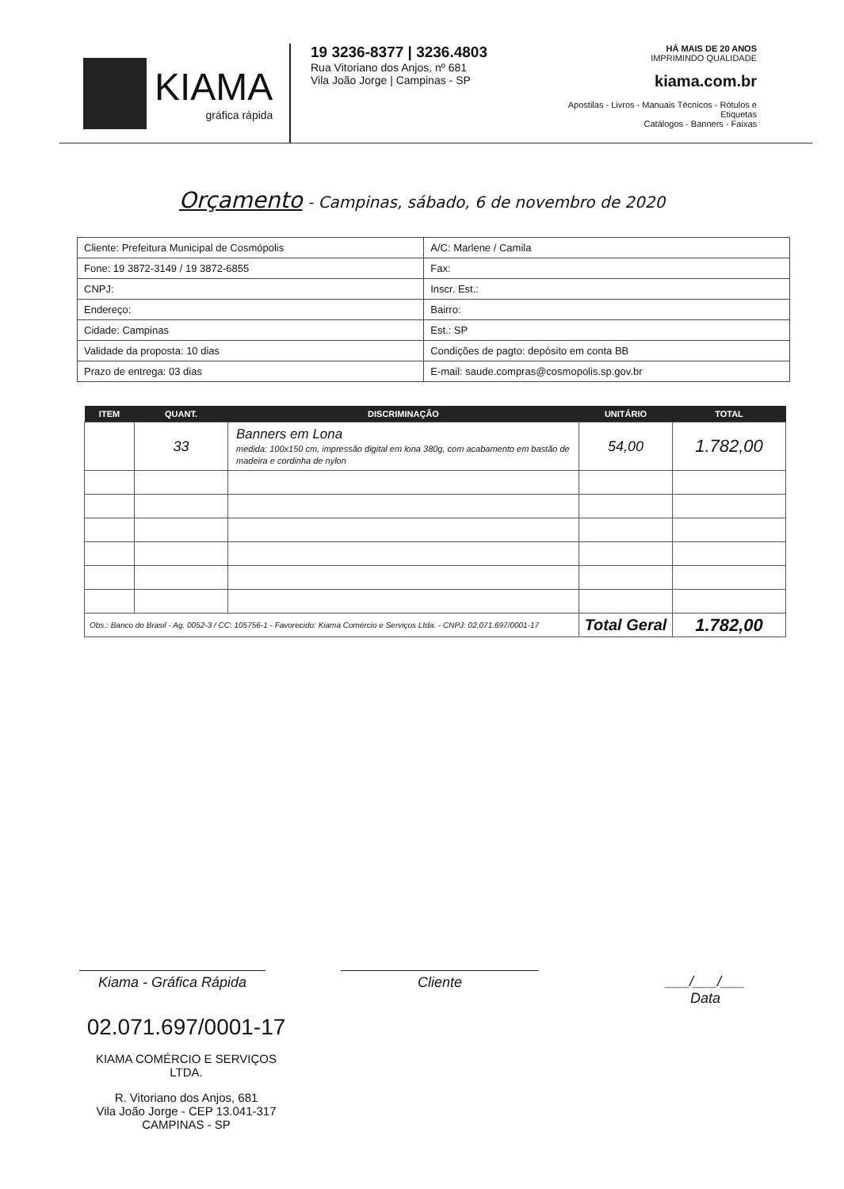KIAMA
gráfica rápida
19 3236-8377 | 3236.4803
Rua Vitoriano dos Anjos, nº 681
Vila João Jorge | Campinas - SP
HÁ MAIS DE 20 ANOS
IMPRIMINDO QUALIDADE
kiama.com.br
Apostilas - Livros - Manuais Técnicos - Rótulos e Etiquetas
Catálogos - Banners - Faixas
Orçamento - Campinas, sábado, 6 de novembro de 2020
| Cliente: Prefeitura Municipal de Cosmópolis | | | A/C: Marlene / Camila |
| Fone: 19 3872-3149 / 19 3872-6855 | | Fax: | |
| CNPJ: | | Inscr. Est.: | |
| Endereço: | | | Bairro: |
| Cidade: Campinas | Est.: SP | | |
| Validade da proposta: 10 dias | | Condições de pagto: depósito em conta BB | |
| Prazo de entrega: 03 dias | | E-mail: saude.compras@cosmopolis.sp.gov.br | |
| ITEM | QUANT. | DISCRIMINAÇÃO | UNITÁRIO | TOTAL |
| --- | --- | --- | --- | --- |
| | 33 | Banners em Lona medida: 100x150 cm, impressão digital em lona 380g, com acabamento em bastão de madeira e cordinha de nylon | 54,00 | 1.782,00 |
| Obs.: Banco do Brasil - Ag. 0052-3 / CC: 105756-1 - Favorecido: Kiama Comércio e Serviços Ltda. - CNPJ: 02.071.697/0001-17 | | | Total Geral | 1.782,00 |
Kiama - Gráfica Rápida
Cliente ___/___/___
Data
02.071.697/0001-17
KIAMA COMÉRCIO E SERVIÇOS LTDA.
R. Vitoriano dos Anjos, 681
Vila João Jorge - CEP 13.041-317
CAMPINAS - SP